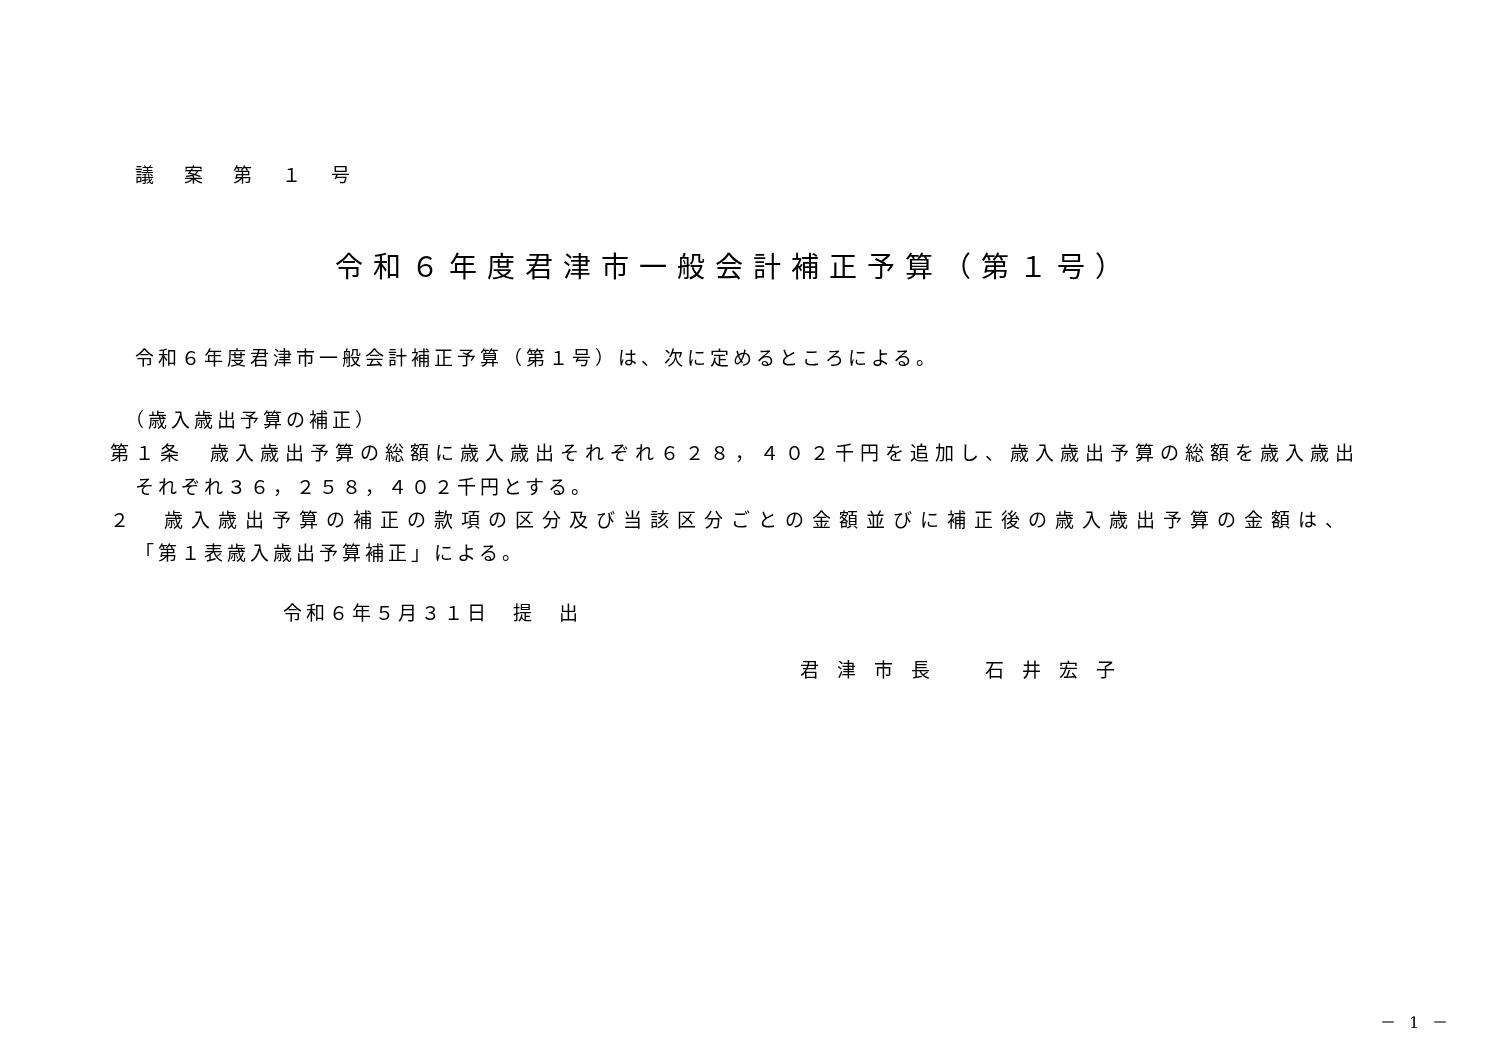議 案 第 １ 号
令和６年度君津市一般会計補正予算（第１号）
令和６年度君津市一般会計補正予算（第１号）は、次に定めるところによる。
（歳入歳出予算の補正）
第１条　歳入歳出予算の総額に歳入歳出それぞれ６２８，４０２千円を追加し、歳入歳出予算の総額を歳入歳出
それぞれ３６，２５８，４０２千円とする。
２　歳入歳出予算の補正の款項の区分及び当該区分ごとの金額並びに補正後の歳入歳出予算の金額は、
「第１表歳入歳出予算補正」による。
令和６年５月３１日　提　出
君津市長　石井宏子
－ 1 －